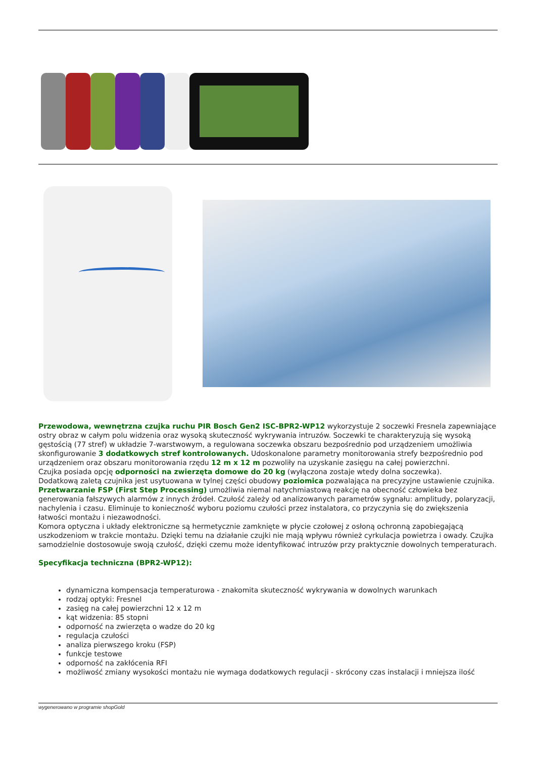Przewodowa, wewnętrzna czujka ruchu PIR Bosch Gen2 ISC-BPR2-WP12 wykorzystuje 2 soczewki Fresnela zapewniające ostry obraz w całym polu widzenia oraz wysoką skuteczność wykrywania intruzów. Soczewki te charakteryzują się wysoką gęstością (77 stref) w układzie 7-warstwowym, a regulowana soczewka obszaru bezpośrednio pod urządzeniem umożliwia skonfigurowanie 3 dodatkowych stref kontrolowanych. Udoskonalone parametry monitorowania strefy bezpośrednio pod urządzeniem oraz obszaru monitorowania rzędu 12 m x 12 m pozwoliły na uzyskanie zasięgu na całej powierzchni.
Czujka posiada opcję odporności na zwierzęta domowe do 20 kg (wyłączona zostaje wtedy dolna soczewka).
Dodatkową zaletą czujnika jest usytuowana w tylnej części obudowy poziomica pozwalająca na precyzyjne ustawienie czujnika. Przetwarzanie FSP (First Step Processing) umożliwia niemal natychmiastową reakcję na obecność człowieka bez generowania fałszywych alarmów z innych źródeł. Czułość zależy od analizowanych parametrów sygnału: amplitudy, polaryzacji, nachylenia i czasu. Eliminuje to konieczność wyboru poziomu czułości przez instalatora, co przyczynia się do zwiększenia łatwości montażu i niezawodności.
Komora optyczna i układy elektroniczne są hermetycznie zamknięte w płycie czołowej z osłoną ochronną zapobiegającą uszkodzeniom w trakcie montażu. Dzięki temu na działanie czujki nie mają wpływu również cyrkulacja powietrza i owady. Czujka samodzielnie dostosowuje swoją czułość, dzięki czemu może identyfikować intruzów przy praktycznie dowolnych temperaturach.
Specyfikacja techniczna (BPR2-WP12):
dynamiczna kompensacja temperaturowa - znakomita skuteczność wykrywania w dowolnych warunkach
rodzaj optyki: Fresnel
zasięg na całej powierzchni 12 x 12 m
kąt widzenia: 85 stopni
odporność na zwierzęta o wadze do 20 kg
regulacja czułości
analiza pierwszego kroku (FSP)
funkcje testowe
odporność na zakłócenia RFI
możliwość zmiany wysokości montażu nie wymaga dodatkowych regulacji - skrócony czas instalacji i mniejsza ilość
wygenerowano w programie shopGold